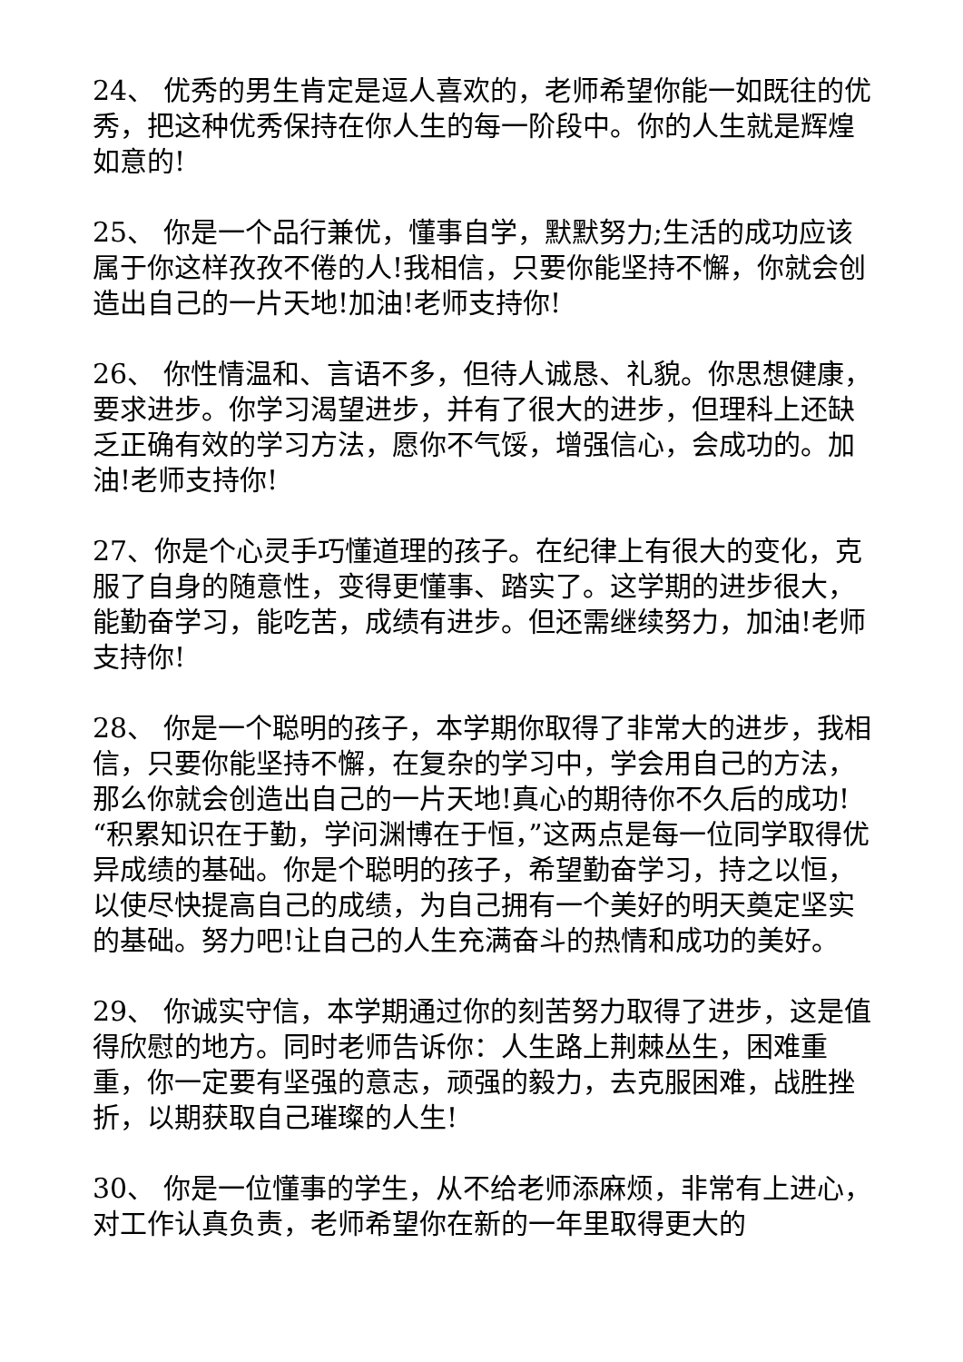24、 优秀的男生肯定是逗人喜欢的，老师希望你能一如既往的优秀，把这种优秀保持在你人生的每一阶段中。你的人生就是辉煌如意的!
25、 你是一个品行兼优，懂事自学，默默努力;生活的成功应该属于你这样孜孜不倦的人!我相信，只要你能坚持不懈，你就会创造出自己的一片天地!加油!老师支持你!
26、 你性情温和、言语不多，但待人诚恳、礼貌。你思想健康，要求进步。你学习渴望进步，并有了很大的进步，但理科上还缺乏正确有效的学习方法，愿你不气馁，增强信心，会成功的。加油!老师支持你!
27、你是个心灵手巧懂道理的孩子。在纪律上有很大的变化，克服了自身的随意性，变得更懂事、踏实了。这学期的进步很大，能勤奋学习，能吃苦，成绩有进步。但还需继续努力，加油!老师支持你!
28、 你是一个聪明的孩子，本学期你取得了非常大的进步，我相信，只要你能坚持不懈，在复杂的学习中，学会用自己的方法，那么你就会创造出自己的一片天地!真心的期待你不久后的成功!“积累知识在于勤，学问渊博在于恒，”这两点是每一位同学取得优异成绩的基础。你是个聪明的孩子，希望勤奋学习，持之以恒，以使尽快提高自己的成绩，为自己拥有一个美好的明天奠定坚实的基础。努力吧!让自己的人生充满奋斗的热情和成功的美好。
29、 你诚实守信，本学期通过你的刻苦努力取得了进步，这是值得欣慰的地方。同时老师告诉你：人生路上荆棘丛生，困难重重，你一定要有坚强的意志，顽强的毅力，去克服困难，战胜挫折，以期获取自己璀璨的人生!
30、 你是一位懂事的学生，从不给老师添麻烦，非常有上进心，对工作认真负责，老师希望你在新的一年里取得更大的